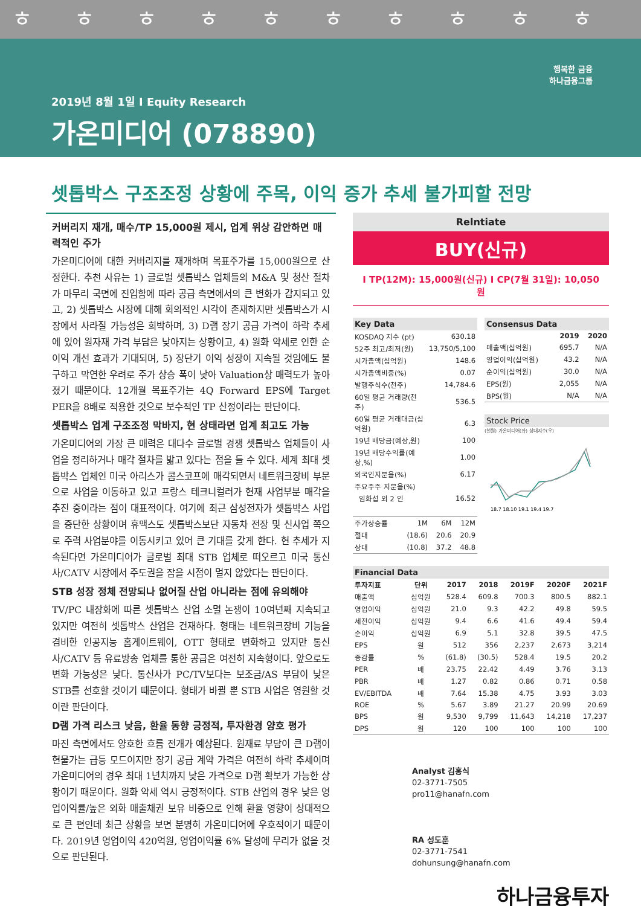ㅎㅎㅎㅎㅎㅎㅎㅎㅎㅎ
2019년 8월 1일 I Equity Research
가온미디어 (078890)
행복한 금융
하나금융그룹
셋톱박스 구조조정 상황에 주목, 이익 증가 추세 불가피할 전망
커버리지 재개, 매수/TP 15,000원 제시, 업계 위상 감안하면 매력적인 주가
가온미디어에 대한 커버리지를 재개하며 목표주가를 15,000원으로 산정한다. 추천 사유는 1) 글로벌 셋톱박스 업체들의 M&A 및 청산 절차가 마무리 국면에 진입함에 따라 공급 측면에서의 큰 변화가 감지되고 있고, 2) 셋톱박스 시장에 대해 회의적인 시각이 존재하지만 셋톱박스가 시장에서 사라질 가능성은 희박하며, 3) D램 장기 공급 가격이 하락 추세에 있어 원자재 가격 부담은 낮아지는 상황이고, 4) 원화 약세로 인한 순이익 개선 효과가 기대되며, 5) 장단기 이익 성장이 지속될 것임에도 불구하고 막연한 우려로 주가 상승 폭이 낮아 Valuation상 매력도가 높아졌기 때문이다. 12개월 목표주가는 4Q Forward EPS에 Target PER을 8배로 적용한 것으로 보수적인 TP 산정이라는 판단이다.
셋톱박스 업계 구조조정 막바지, 현 상태라면 업계 최고도 가능
가온미디어의 가장 큰 매력은 대다수 글로벌 경쟁 셋톱박스 업체들이 사업을 정리하거나 매각 절차를 밟고 있다는 점을 들 수 있다. 세계 최대 셋톱박스 업체인 미국 아리스가 콤스코프에 매각되면서 네트워크장비 부문으로 사업을 이동하고 있고 프랑스 테크니컬러가 현재 사업부분 매각을 추진 중이라는 점이 대표적이다. 여기에 최근 삼성전자가 셋톱박스 사업을 중단한 상황이며 휴맥스도 셋톱박스보단 자동차 전장 및 신사업 쪽으로 주력 사업분야를 이동시키고 있어 큰 기대를 갖게 한다. 현 추세가 지속된다면 가온미디어가 글로벌 최대 STB 업체로 떠오르고 미국 통신사/CATV 시장에서 주도권을 잡을 시점이 멀지 않았다는 판단이다.
STB 성장 정체 전망되나 없어질 산업 아니라는 점에 유의해야
TV/PC 내장화에 따른 셋톱박스 산업 소멸 논쟁이 10여년째 지속되고 있지만 여전히 셋톱박스 산업은 건재하다. 형태는 네트워크장비 기능을 겸비한 인공지능 홈게이트웨이, OTT 형태로 변화하고 있지만 통신사/CATV 등 유료방송 업체를 통한 공급은 여전히 지속형이다. 앞으로도 변화 가능성은 낮다. 통신사가 PC/TV보다는 보조금/AS 부담이 낮은 STB를 선호할 것이기 때문이다. 형태가 바뀔 뿐 STB 사업은 영원할 것이란 판단이다.
D램 가격 리스크 낮음, 환율 동향 긍정적, 투자환경 양호 평가
마진 측면에서도 양호한 흐름 전개가 예상된다. 원재료 부담이 큰 D램이 현물가는 급등 모드이지만 장기 공급 계약 가격은 여전히 하락 추세이며 가온미디어의 경우 최대 1년치까지 낮은 가격으로 D램 확보가 가능한 상황이기 때문이다. 원화 약세 역시 긍정적이다. STB 산업의 경우 낮은 영업이익률/높은 외화 매출채권 보유 비중으로 인해 환율 영향이 상대적으로 큰 편인데 최근 상황을 보면 분명히 가온미디어에 우호적이기 때문이다. 2019년 영업이익 420억원, 영업이익률 6% 달성에 무리가 없을 것으로 판단된다.
Relntiate
BUY(신규)
I TP(12M): 15,000원(신규) I CP(7월 31일): 10,050원
| Key Data | |
| --- | --- |
| KOSDAQ 지수 (pt) | 630.18 |
| 52주 최고/최저(원) | 13,750/5,100 |
| 시가총액(십억원) | 148.6 |
| 시가총액비중(%) | 0.07 |
| 발행주식수(천주) | 14,784.6 |
| 60일 평균 거래량(천주) | 536.5 |
| 60일 평균 거래대금(십억원) | 6.3 |
| 19년 배당금(예상,원) | 100 |
| 19년 배당수익률(예상,%) | 1.00 |
| 외국인지분율(%) | 6.17 |
| 주요주주 지분율(%) | |
| 임화섭 외 2 인 | 16.52 |
| 주가상승률 | 1M | 6M | 12M |
| 절대 | (18.6) | 20.6 | 20.9 |
| 상대 | (10.8) | 37.2 | 48.8 |
| Consensus Data | | |
| --- | --- | --- |
| | 2019 | 2020 |
| 매출액(십억원) | 695.7 | N/A |
| 영업이익(십억원) | 43.2 | N/A |
| 순이익(십억원) | 30.0 | N/A |
| EPS(원) | 2,055 | N/A |
| BPS(원) | N/A | N/A |
Stock Price
(천원) 가온미디어(좌) 상대지수(우)
18.7 18.10 19.1 19.4 19.7
| Financial Data | | | | | | |
| --- | --- | --- | --- | --- | --- | --- |
| 투자지표 | 단위 | 2017 | 2018 | 2019F | 2020F | 2021F |
| 매출액 | 십억원 | 528.4 | 609.8 | 700.3 | 800.5 | 882.1 |
| 영업이익 | 십억원 | 21.0 | 9.3 | 42.2 | 49.8 | 59.5 |
| 세전이익 | 십억원 | 9.4 | 6.6 | 41.6 | 49.4 | 59.4 |
| 순이익 | 십억원 | 6.9 | 5.1 | 32.8 | 39.5 | 47.5 |
| EPS | 원 | 512 | 356 | 2,237 | 2,673 | 3,214 |
| 증감률 | % | (61.8) | (30.5) | 528.4 | 19.5 | 20.2 |
| PER | 배 | 23.75 | 22.42 | 4.49 | 3.76 | 3.13 |
| PBR | 배 | 1.27 | 0.82 | 0.86 | 0.71 | 0.58 |
| EV/EBITDA | 배 | 7.64 | 15.38 | 4.75 | 3.93 | 3.03 |
| ROE | % | 5.67 | 3.89 | 21.27 | 20.99 | 20.69 |
| BPS | 원 | 9,530 | 9,799 | 11,643 | 14,218 | 17,237 |
| DPS | 원 | 120 | 100 | 100 | 100 | 100 |
Analyst 김홍식
02-3771-7505
pro11@hanafn.com
RA 성도훈
02-3771-7541
dohunsung@hanafn.com
하나금융투자